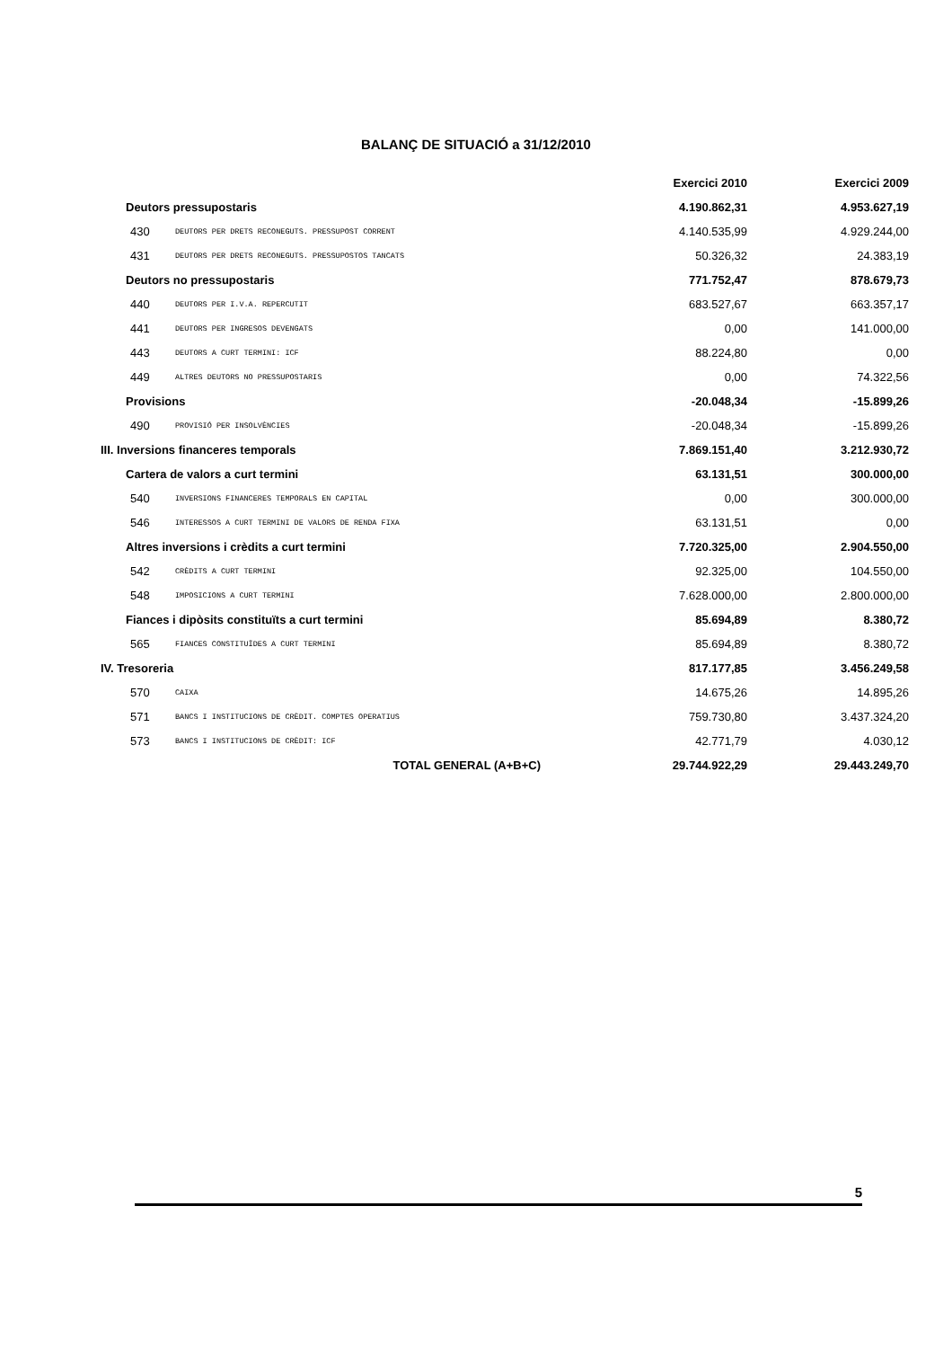BALANÇ DE SITUACIÓ a 31/12/2010
| | | | Exercici 2010 | Exercici 2009 |
| --- | --- | --- | --- | --- |
| Deutors pressupostaris | | | 4.190.862,31 | 4.953.627,19 |
| 430 | DEUTORS PER DRETS RECONEGUTS. PRESSUPOST CORRENT | | 4.140.535,99 | 4.929.244,00 |
| 431 | DEUTORS PER DRETS RECONEGUTS. PRESSUPOSTOS TANCATS | | 50.326,32 | 24.383,19 |
| Deutors no pressupostaris | | | 771.752,47 | 878.679,73 |
| 440 | DEUTORS PER I.V.A. REPERCUTIT | | 683.527,67 | 663.357,17 |
| 441 | DEUTORS PER INGRESOS DEVENGATS | | 0,00 | 141.000,00 |
| 443 | DEUTORS A CURT TERMINI: ICF | | 88.224,80 | 0,00 |
| 449 | ALTRES DEUTORS NO PRESSUPOSTARIS | | 0,00 | 74.322,56 |
| Provisions | | | -20.048,34 | -15.899,26 |
| 490 | PROVISIÓ PER INSOLVÈNCIES | | -20.048,34 | -15.899,26 |
| III. Inversions financeres temporals | | | 7.869.151,40 | 3.212.930,72 |
| Cartera de valors a curt termini | | | 63.131,51 | 300.000,00 |
| 540 | INVERSIONS FINANCERES TEMPORALS EN CAPITAL | | 0,00 | 300.000,00 |
| 546 | INTERESSOS A CURT TERMINI DE VALORS DE RENDA FIXA | | 63.131,51 | 0,00 |
| Altres inversions i crèdits a curt termini | | | 7.720.325,00 | 2.904.550,00 |
| 542 | CRÈDITS A CURT TERMINI | | 92.325,00 | 104.550,00 |
| 548 | IMPOSICIONS A CURT TERMINI | | 7.628.000,00 | 2.800.000,00 |
| Fiances i dipòsits constituïts a curt termini | | | 85.694,89 | 8.380,72 |
| 565 | FIANCES CONSTITUÏDES A CURT TERMINI | | 85.694,89 | 8.380,72 |
| IV. Tresoreria | | | 817.177,85 | 3.456.249,58 |
| 570 | CAIXA | | 14.675,26 | 14.895,26 |
| 571 | BANCS I INSTITUCIONS DE CRÈDIT. COMPTES OPERATIUS | | 759.730,80 | 3.437.324,20 |
| 573 | BANCS I INSTITUCIONS DE CRÈDIT: ICF | | 42.771,79 | 4.030,12 |
| | | TOTAL GENERAL (A+B+C) | 29.744.922,29 | 29.443.249,70 |
5